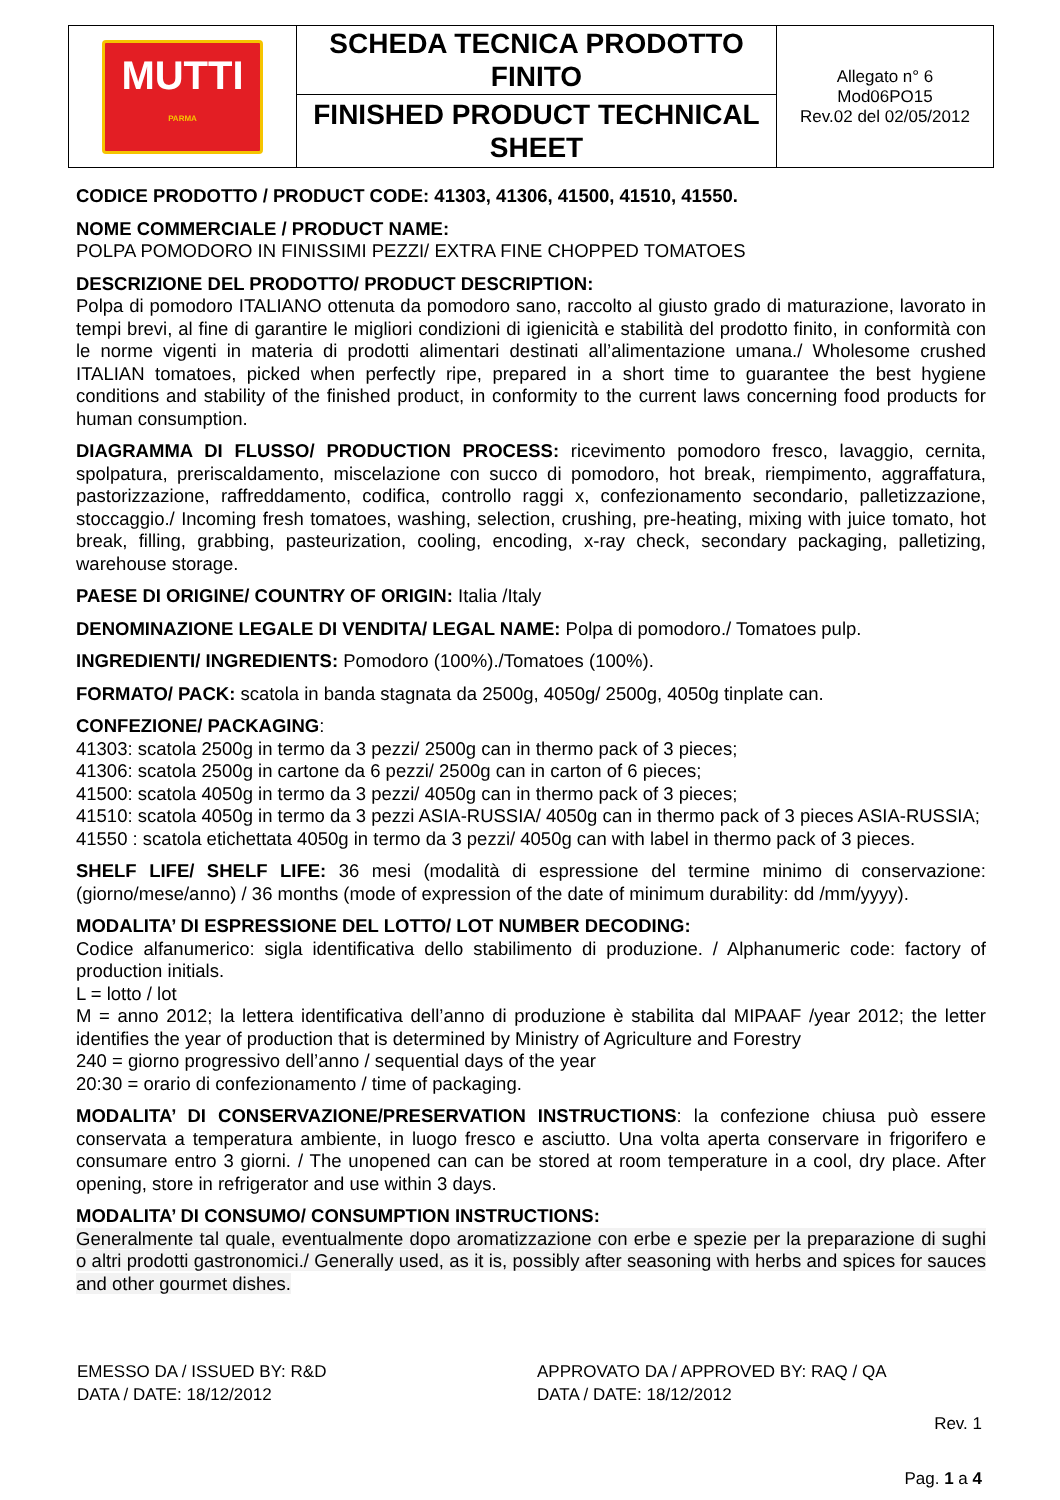| MUTTI PARMA | SCHEDA TECNICA PRODOTTO FINITO | Allegato n° 6 Mod06PO15 Rev.02 del 02/05/2012 |
| | FINISHED PRODUCT TECHNICAL SHEET | |
CODICE PRODOTTO / PRODUCT CODE: 41303, 41306, 41500, 41510, 41550.
NOME COMMERCIALE / PRODUCT NAME:
POLPA POMODORO IN FINISSIMI PEZZI/ EXTRA FINE CHOPPED TOMATOES
DESCRIZIONE DEL PRODOTTO/ PRODUCT DESCRIPTION:
Polpa di pomodoro ITALIANO ottenuta da pomodoro sano, raccolto al giusto grado di maturazione, lavorato in tempi brevi, al fine di garantire le migliori condizioni di igienicità e stabilità del prodotto finito, in conformità con le norme vigenti in materia di prodotti alimentari destinati all’alimentazione umana./ Wholesome crushed ITALIAN tomatoes, picked when perfectly ripe, prepared in a short time to guarantee the best hygiene conditions and stability of the finished product, in conformity to the current laws concerning food products for human consumption.
DIAGRAMMA DI FLUSSO/ PRODUCTION PROCESS: ricevimento pomodoro fresco, lavaggio, cernita, spolpatura, preriscaldamento, miscelazione con succo di pomodoro, hot break, riempimento, aggraffatura, pastorizzazione, raffreddamento, codifica, controllo raggi x, confezionamento secondario, palletizzazione, stoccaggio./ Incoming fresh tomatoes, washing, selection, crushing, pre-heating, mixing with juice tomato, hot break, filling, grabbing, pasteurization, cooling, encoding, x-ray check, secondary packaging, palletizing, warehouse storage.
PAESE DI ORIGINE/ COUNTRY OF ORIGIN: Italia /Italy
DENOMINAZIONE LEGALE DI VENDITA/ LEGAL NAME: Polpa di pomodoro./ Tomatoes pulp.
INGREDIENTI/ INGREDIENTS: Pomodoro (100%)./Tomatoes (100%).
FORMATO/ PACK: scatola in banda stagnata da 2500g, 4050g/ 2500g, 4050g tinplate can.
CONFEZIONE/ PACKAGING:
41303: scatola 2500g in termo da 3 pezzi/ 2500g can in thermo pack of 3 pieces;
41306: scatola 2500g in cartone da 6 pezzi/ 2500g can in carton of 6 pieces;
41500: scatola 4050g in termo da 3 pezzi/ 4050g can in thermo pack of 3 pieces;
41510: scatola 4050g in termo da 3 pezzi ASIA-RUSSIA/ 4050g can in thermo pack of 3 pieces ASIA-RUSSIA;
41550 : scatola etichettata 4050g in termo da 3 pezzi/ 4050g can with label in thermo pack of 3 pieces.
SHELF LIFE/ SHELF LIFE: 36 mesi (modalità di espressione del termine minimo di conservazione: (giorno/mese/anno) / 36 months (mode of expression of the date of minimum durability: dd /mm/yyyy).
MODALITA’ DI ESPRESSIONE DEL LOTTO/ LOT NUMBER DECODING:
Codice alfanumerico: sigla identificativa dello stabilimento di produzione. / Alphanumeric code: factory of production initials.
L = lotto / lot
M = anno 2012; la lettera identificativa dell’anno di produzione è stabilita dal MIPAAF /year 2012; the letter identifies the year of production that is determined by Ministry of Agriculture and Forestry
240 = giorno progressivo dell’anno / sequential days of the year
20:30 = orario di confezionamento / time of packaging.
MODALITA’ DI CONSERVAZIONE/PRESERVATION INSTRUCTIONS: la confezione chiusa può essere conservata a temperatura ambiente, in luogo fresco e asciutto. Una volta aperta conservare in frigorifero e consumare entro 3 giorni. / The unopened can can be stored at room temperature in a cool, dry place. After opening, store in refrigerator and use within 3 days.
MODALITA’ DI CONSUMO/ CONSUMPTION INSTRUCTIONS:
Generalmente tal quale, eventualmente dopo aromatizzazione con erbe e spezie per la preparazione di sughi o altri prodotti gastronomici./ Generally used, as it is, possibly after seasoning with herbs and spices for sauces and other gourmet dishes.
EMESSO DA / ISSUED BY: R&D
DATA / DATE: 18/12/2012
APPROVATO DA / APPROVED BY: RAQ / QA
DATA / DATE: 18/12/2012
Rev. 1
Pag. 1 a 4